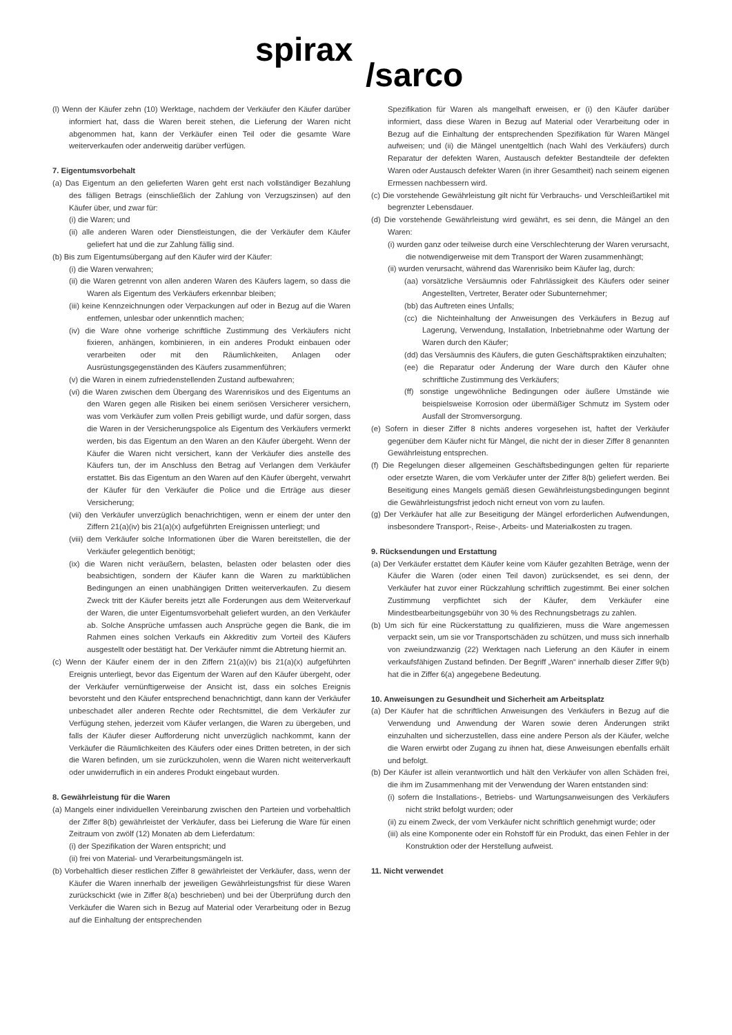spirax
/sarco
(l) Wenn der Käufer zehn (10) Werktage, nachdem der Verkäufer den Käufer darüber informiert hat, dass die Waren bereit stehen, die Lieferung der Waren nicht abgenommen hat, kann der Verkäufer einen Teil oder die gesamte Ware weiterverkaufen oder anderweitig darüber verfügen.
7. Eigentumsvorbehalt
(a) Das Eigentum an den gelieferten Waren geht erst nach vollständiger Bezahlung des fälligen Betrags (einschließlich der Zahlung von Verzugszinsen) auf den Käufer über, und zwar für:
(i) die Waren; und
(ii) alle anderen Waren oder Dienstleistungen, die der Verkäufer dem Käufer geliefert hat und die zur Zahlung fällig sind.
(b) Bis zum Eigentumsübergang auf den Käufer wird der Käufer:
(i) die Waren verwahren;
(ii) die Waren getrennt von allen anderen Waren des Käufers lagern, so dass die Waren als Eigentum des Verkäufers erkennbar bleiben;
(iii) keine Kennzeichnungen oder Verpackungen auf oder in Bezug auf die Waren entfernen, unlesbar oder unkenntlich machen;
(iv) die Ware ohne vorherige schriftliche Zustimmung des Verkäufers nicht fixieren, anhängen, kombinieren, in ein anderes Produkt einbauen oder verarbeiten oder mit den Räumlichkeiten, Anlagen oder Ausrüstungsgegenständen des Käufers zusammenführen;
(v) die Waren in einem zufriedenstellenden Zustand aufbewahren;
(vi) die Waren zwischen dem Übergang des Warenrisikos und des Eigentums an den Waren gegen alle Risiken bei einem seriösen Versicherer versichern, was vom Verkäufer zum vollen Preis gebilligt wurde, und dafür sorgen, dass die Waren in der Versicherungspolice als Eigentum des Verkäufers vermerkt werden, bis das Eigentum an den Waren an den Käufer übergeht. Wenn der Käufer die Waren nicht versichert, kann der Verkäufer dies anstelle des Käufers tun, der im Anschluss den Betrag auf Verlangen dem Verkäufer erstattet. Bis das Eigentum an den Waren auf den Käufer übergeht, verwahrt der Käufer für den Verkäufer die Police und die Erträge aus dieser Versicherung;
(vii) den Verkäufer unverzüglich benachrichtigen, wenn er einem der unter den Ziffern 21(a)(iv) bis 21(a)(x) aufgeführten Ereignissen unterliegt; und
(viii) dem Verkäufer solche Informationen über die Waren bereitstellen, die der Verkäufer gelegentlich benötigt;
(ix) die Waren nicht veräußern, belasten, belasten oder belasten oder dies beabsichtigen, sondern der Käufer kann die Waren zu marktüblichen Bedingungen an einen unabhängigen Dritten weiterverkaufen. Zu diesem Zweck tritt der Käufer bereits jetzt alle Forderungen aus dem Weiterverkauf der Waren, die unter Eigentumsvorbehalt geliefert wurden, an den Verkäufer ab. Solche Ansprüche umfassen auch Ansprüche gegen die Bank, die im Rahmen eines solchen Verkaufs ein Akkreditiv zum Vorteil des Käufers ausgestellt oder bestätigt hat. Der Verkäufer nimmt die Abtretung hiermit an.
(c) Wenn der Käufer einem der in den Ziffern 21(a)(iv) bis 21(a)(x) aufgeführten Ereignis unterliegt, bevor das Eigentum der Waren auf den Käufer übergeht, oder der Verkäufer vernünftigerweise der Ansicht ist, dass ein solches Ereignis bevorsteht und den Käufer entsprechend benachrichtigt, dann kann der Verkäufer unbeschadet aller anderen Rechte oder Rechtsmittel, die dem Verkäufer zur Verfügung stehen, jederzeit vom Käufer verlangen, die Waren zu übergeben, und falls der Käufer dieser Aufforderung nicht unverzüglich nachkommt, kann der Verkäufer die Räumlichkeiten des Käufers oder eines Dritten betreten, in der sich die Waren befinden, um sie zurückzuholen, wenn die Waren nicht weiterverkauft oder unwiderruflich in ein anderes Produkt eingebaut wurden.
8. Gewährleistung für die Waren
(a) Mangels einer individuellen Vereinbarung zwischen den Parteien und vorbehaltlich der Ziffer 8(b) gewährleistet der Verkäufer, dass bei Lieferung die Ware für einen Zeitraum von zwölf (12) Monaten ab dem Lieferdatum:
(i) der Spezifikation der Waren entspricht; und
(ii) frei von Material- und Verarbeitungsmängeln ist.
(b) Vorbehaltlich dieser restlichen Ziffer 8 gewährleistet der Verkäufer, dass, wenn der Käufer die Waren innerhalb der jeweiligen Gewährleistungsfrist für diese Waren zurückschickt (wie in Ziffer 8(a) beschrieben) und bei der Überprüfung durch den Verkäufer die Waren sich in Bezug auf Material oder Verarbeitung oder in Bezug auf die Einhaltung der entsprechenden
Spezifikation für Waren als mangelhaft erweisen, er (i) den Käufer darüber informiert, dass diese Waren in Bezug auf Material oder Verarbeitung oder in Bezug auf die Einhaltung der entsprechenden Spezifikation für Waren Mängel aufweisen; und (ii) die Mängel unentgeltlich (nach Wahl des Verkäufers) durch Reparatur der defekten Waren, Austausch defekter Bestandteile der defekten Waren oder Austausch defekter Waren (in ihrer Gesamtheit) nach seinem eigenen Ermessen nachbessern wird.
(c) Die vorstehende Gewährleistung gilt nicht für Verbrauchs- und Verschleißartikel mit begrenzter Lebensdauer.
(d) Die vorstehende Gewährleistung wird gewährt, es sei denn, die Mängel an den Waren:
(i) wurden ganz oder teilweise durch eine Verschlechterung der Waren verursacht, die notwendigerweise mit dem Transport der Waren zusammenhängt;
(ii) wurden verursacht, während das Warenrisiko beim Käufer lag, durch:
(aa) vorsätzliche Versäumnis oder Fahrlässigkeit des Käufers oder seiner Angestellten, Vertreter, Berater oder Subunternehmer;
(bb) das Auftreten eines Unfalls;
(cc) die Nichteinhaltung der Anweisungen des Verkäufers in Bezug auf Lagerung, Verwendung, Installation, Inbetriebnahme oder Wartung der Waren durch den Käufer;
(dd) das Versäumnis des Käufers, die guten Geschäftspraktiken einzuhalten;
(ee) die Reparatur oder Änderung der Ware durch den Käufer ohne schriftliche Zustimmung des Verkäufers;
(ff) sonstige ungewöhnliche Bedingungen oder äußere Umstände wie beispielsweise Korrosion oder übermäßiger Schmutz im System oder Ausfall der Stromversorgung.
(e) Sofern in dieser Ziffer 8 nichts anderes vorgesehen ist, haftet der Verkäufer gegenüber dem Käufer nicht für Mängel, die nicht der in dieser Ziffer 8 genannten Gewährleistung entsprechen.
(f) Die Regelungen dieser allgemeinen Geschäftsbedingungen gelten für reparierte oder ersetzte Waren, die vom Verkäufer unter der Ziffer 8(b) geliefert werden. Bei Beseitigung eines Mangels gemäß diesen Gewährleistungsbedingungen beginnt die Gewährleistungsfrist jedoch nicht erneut von vorn zu laufen.
(g) Der Verkäufer hat alle zur Beseitigung der Mängel erforderlichen Aufwendungen, insbesondere Transport-, Reise-, Arbeits- und Materialkosten zu tragen.
9. Rücksendungen und Erstattung
(a) Der Verkäufer erstattet dem Käufer keine vom Käufer gezahlten Beträge, wenn der Käufer die Waren (oder einen Teil davon) zurücksendet, es sei denn, der Verkäufer hat zuvor einer Rückzahlung schriftlich zugestimmt. Bei einer solchen Zustimmung verpflichtet sich der Käufer, dem Verkäufer eine Mindestbearbeitungsgebühr von 30 % des Rechnungsbetrags zu zahlen.
(b) Um sich für eine Rückerstattung zu qualifizieren, muss die Ware angemessen verpackt sein, um sie vor Transportschäden zu schützen, und muss sich innerhalb von zweiundzwanzig (22) Werktagen nach Lieferung an den Käufer in einem verkaufsfähigen Zustand befinden. Der Begriff „Waren“ innerhalb dieser Ziffer 9(b) hat die in Ziffer 6(a) angegebene Bedeutung.
10. Anweisungen zu Gesundheit und Sicherheit am Arbeitsplatz
(a) Der Käufer hat die schriftlichen Anweisungen des Verkäufers in Bezug auf die Verwendung und Anwendung der Waren sowie deren Änderungen strikt einzuhalten und sicherzustellen, dass eine andere Person als der Käufer, welche die Waren erwirbt oder Zugang zu ihnen hat, diese Anweisungen ebenfalls erhält und befolgt.
(b) Der Käufer ist allein verantwortlich und hält den Verkäufer von allen Schäden frei, die ihm im Zusammenhang mit der Verwendung der Waren entstanden sind:
(i) sofern die Installations-, Betriebs- und Wartungsanweisungen des Verkäufers nicht strikt befolgt wurden; oder
(ii) zu einem Zweck, der vom Verkäufer nicht schriftlich genehmigt wurde; oder
(iii) als eine Komponente oder ein Rohstoff für ein Produkt, das einen Fehler in der Konstruktion oder der Herstellung aufweist.
11. Nicht verwendet